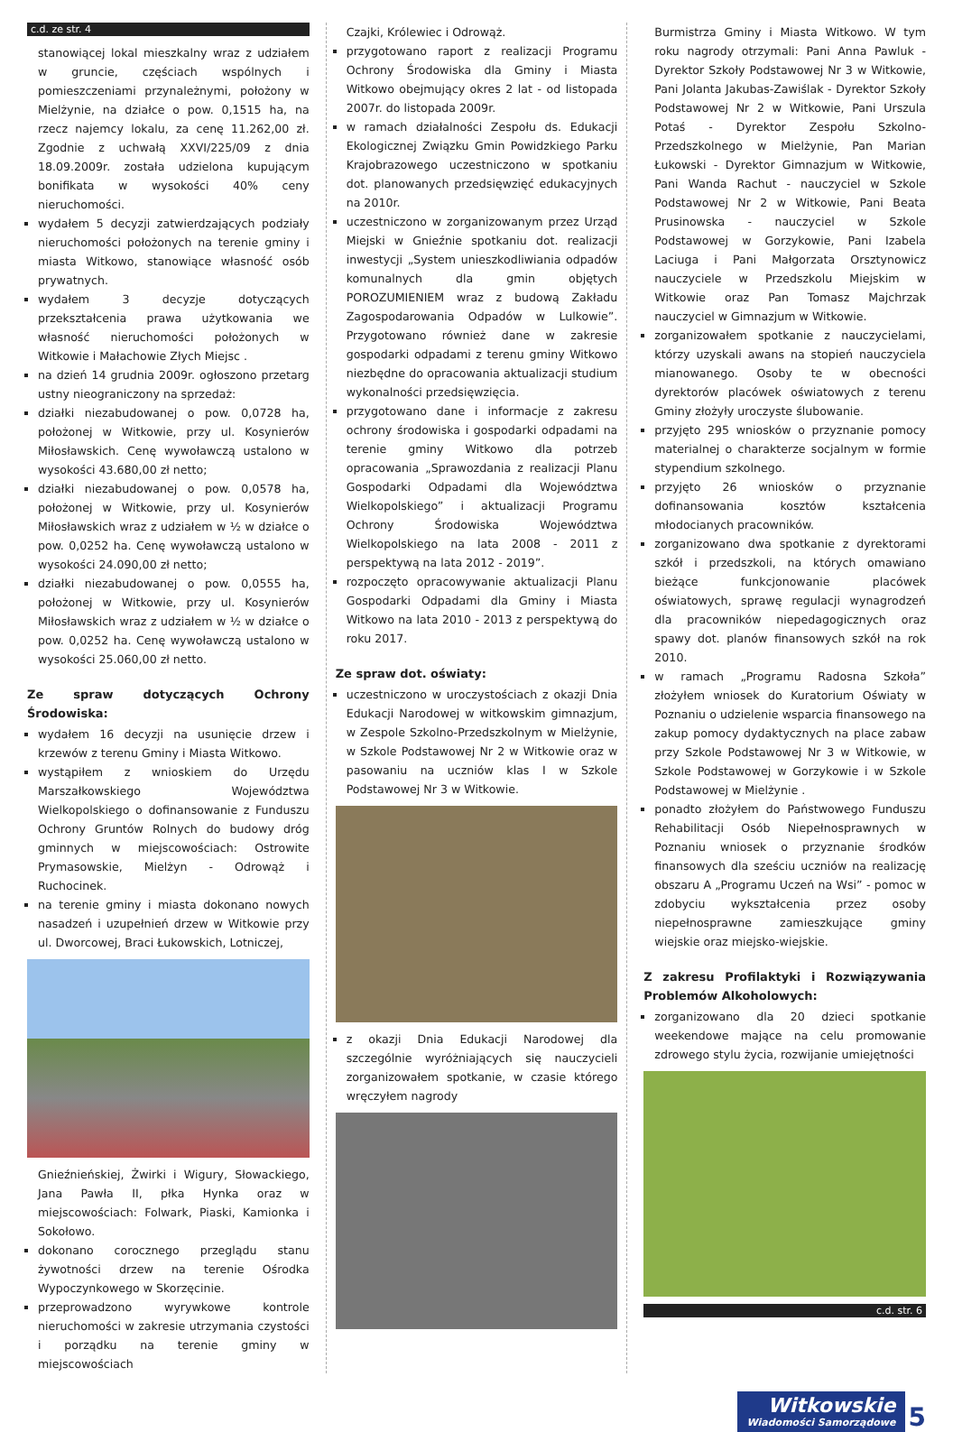c.d. ze str. 4
stanowiącej lokal mieszkalny wraz z udziałem w gruncie, częściach wspólnych i pomieszczeniami przynależnymi, położony w Mielżynie, na działce o pow. 0,1515 ha, na rzecz najemcy lokalu, za cenę 11.262,00 zł. Zgodnie z uchwałą XXVI/225/09 z dnia 18.09.2009r. została udzielona kupującym bonifikata w wysokości 40% ceny nieruchomości.
wydałem 5 decyzji zatwierdzających podziały nieruchomości położonych na terenie gminy i miasta Witkowo, stanowiące własność osób prywatnych.
wydałem 3 decyzje dotyczących przekształcenia prawa użytkowania we własność nieruchomości położonych w Witkowie i Małachowie Złych Miejsc .
na dzień 14 grudnia 2009r. ogłoszono przetarg ustny nieograniczony na sprzedaż:
działki niezabudowanej o pow. 0,0728 ha, położonej w Witkowie, przy ul. Kosynierów Miłosławskich. Cenę wywoławczą ustalono w wysokości 43.680,00 zł netto;
działki niezabudowanej o pow. 0,0578 ha, położonej w Witkowie, przy ul. Kosynierów Miłosławskich wraz z udziałem w ½ w działce o pow. 0,0252 ha. Cenę wywoławczą ustalono w wysokości 24.090,00 zł netto;
działki niezabudowanej o pow. 0,0555 ha, położonej w Witkowie, przy ul. Kosynierów Miłosławskich wraz z udziałem w ½ w działce o pow. 0,0252 ha. Cenę wywoławczą ustalono w wysokości 25.060,00 zł netto.
Ze spraw dotyczących Ochrony Środowiska:
wydałem 16 decyzji na usunięcie drzew i krzewów z terenu Gminy i Miasta Witkowo.
wystąpiłem z wnioskiem do Urzędu Marszałkowskiego Województwa Wielkopolskiego o dofinansowanie z Funduszu Ochrony Gruntów Rolnych do budowy dróg gminnych w miejscowościach: Ostrowite Prymasowskie, Mielżyn - Odrowąż i Ruchocinek.
na terenie gminy i miasta dokonano nowych nasadzeń i uzupełnień drzew w Witkowie przy ul. Dworcowej, Braci Łukowskich, Lotniczej,
Gnieźnieńskiej, Żwirki i Wigury, Słowackiego, Jana Pawła II, płka Hynka oraz w miejscowościach: Folwark, Piaski, Kamionka i Sokołowo.
dokonano corocznego przeglądu stanu żywotności drzew na terenie Ośrodka Wypoczynkowego w Skorzęcinie.
przeprowadzono wyrywkowe kontrole nieruchomości w zakresie utrzymania czystości i porządku na terenie gminy w miejscowościach
Czajki, Królewiec i Odrowąż.
przygotowano raport z realizacji Programu Ochrony Środowiska dla Gminy i Miasta Witkowo obejmujący okres 2 lat - od listopada 2007r. do listopada 2009r.
w ramach działalności Zespołu ds. Edukacji Ekologicznej Związku Gmin Powidzkiego Parku Krajobrazowego uczestniczono w spotkaniu dot. planowanych przedsięwzięć edukacyjnych na 2010r.
uczestniczono w zorganizowanym przez Urząd Miejski w Gnieźnie spotkaniu dot. realizacji inwestycji „System unieszkodliwiania odpadów komunalnych dla gmin objętych POROZUMIENIEM wraz z budową Zakładu Zagospodarowania Odpadów w Lulkowie”. Przygotowano również dane w zakresie gospodarki odpadami z terenu gminy Witkowo niezbędne do opracowania aktualizacji studium wykonalności przedsięwzięcia.
przygotowano dane i informacje z zakresu ochrony środowiska i gospodarki odpadami na terenie gminy Witkowo dla potrzeb opracowania „Sprawozdania z realizacji Planu Gospodarki Odpadami dla Województwa Wielkopolskiego” i aktualizacji Programu Ochrony Środowiska Województwa Wielkopolskiego na lata 2008 - 2011 z perspektywą na lata 2012 - 2019”.
rozpoczęto opracowywanie aktualizacji Planu Gospodarki Odpadami dla Gminy i Miasta Witkowo na lata 2010 - 2013 z perspektywą do roku 2017.
Ze spraw dot. oświaty:
uczestniczono w uroczystościach z okazji Dnia Edukacji Narodowej w witkowskim gimnazjum, w Zespole Szkolno-Przedszkolnym w Mielżynie, w Szkole Podstawowej Nr 2 w Witkowie oraz w pasowaniu na uczniów klas I w Szkole Podstawowej Nr 3 w Witkowie.
z okazji Dnia Edukacji Narodowej dla szczególnie wyróżniających się nauczycieli zorganizowałem spotkanie, w czasie którego wręczyłem nagrody
Burmistrza Gminy i Miasta Witkowo. W tym roku nagrody otrzymali: Pani Anna Pawluk - Dyrektor Szkoły Podstawowej Nr 3 w Witkowie, Pani Jolanta Jakubas-Zawiślak - Dyrektor Szkoły Podstawowej Nr 2 w Witkowie, Pani Urszula Potaś - Dyrektor Zespołu Szkolno-Przedszkolnego w Mielżynie, Pan Marian Łukowski - Dyrektor Gimnazjum w Witkowie, Pani Wanda Rachut - nauczyciel w Szkole Podstawowej Nr 2 w Witkowie, Pani Beata Prusinowska - nauczyciel w Szkole Podstawowej w Gorzykowie, Pani Izabela Laciuga i Pani Małgorzata Orsztynowicz nauczyciele w Przedszkolu Miejskim w Witkowie oraz Pan Tomasz Majchrzak nauczyciel w Gimnazjum w Witkowie.
zorganizowałem spotkanie z nauczycielami, którzy uzyskali awans na stopień nauczyciela mianowanego. Osoby te w obecności dyrektorów placówek oświatowych z terenu Gminy złożyły uroczyste ślubowanie.
przyjęto 295 wniosków o przyznanie pomocy materialnej o charakterze socjalnym w formie stypendium szkolnego.
przyjęto 26 wniosków o przyznanie dofinansowania kosztów kształcenia młodocianych pracowników.
zorganizowano dwa spotkanie z dyrektorami szkół i przedszkoli, na których omawiano bieżące funkcjonowanie placówek oświatowych, sprawę regulacji wynagrodzeń dla pracowników niepedagogicznych oraz spawy dot. planów finansowych szkół na rok 2010.
w ramach „Programu Radosna Szkoła” złożyłem wniosek do Kuratorium Oświaty w Poznaniu o udzielenie wsparcia finansowego na zakup pomocy dydaktycznych na place zabaw przy Szkole Podstawowej Nr 3 w Witkowie, w Szkole Podstawowej w Gorzykowie i w Szkole Podstawowej w Mielżynie .
ponadto złożyłem do Państwowego Funduszu Rehabilitacji Osób Niepełnosprawnych w Poznaniu wniosek o przyznanie środków finansowych dla sześciu uczniów na realizację obszaru A „Programu Uczeń na Wsi” - pomoc w zdobyciu wykształcenia przez osoby niepełnosprawne zamieszkujące gminy wiejskie oraz miejsko-wiejskie.
Z zakresu Profilaktyki i Rozwiązywania Problemów Alkoholowych:
zorganizowano dla 20 dzieci spotkanie weekendowe mające na celu promowanie zdrowego stylu życia, rozwijanie umiejętności
c.d. str. 6
Witkowskie Wiadomości Samorządowe 5